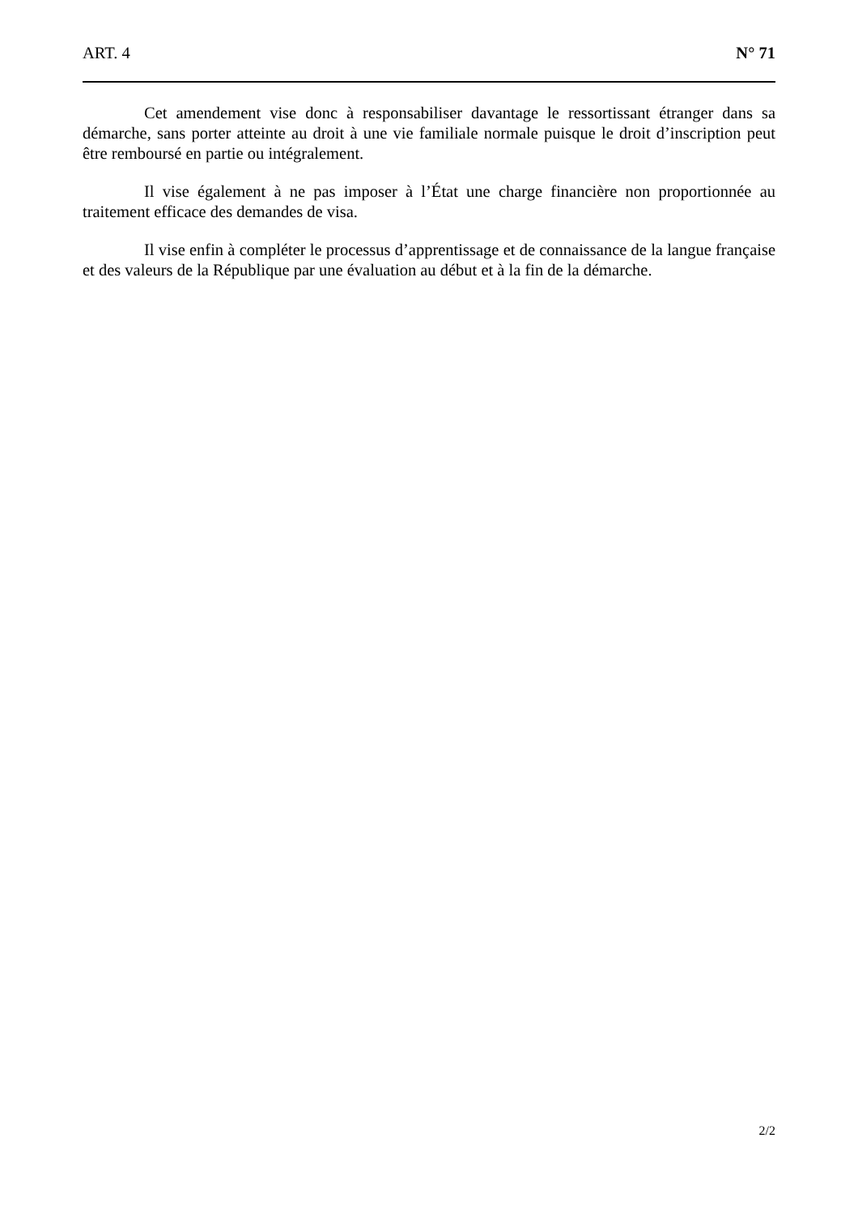ART. 4 N° 71
Cet amendement vise donc à responsabiliser davantage le ressortissant étranger dans sa démarche, sans porter atteinte au droit à une vie familiale normale puisque le droit d’inscription peut être remboursé en partie ou intégralement.
Il vise également à ne pas imposer à l’État une charge financière non proportionnée au traitement efficace des demandes de visa.
Il vise enfin à compléter le processus d’apprentissage et de connaissance de la langue française et des valeurs de la République par une évaluation au début et à la fin de la démarche.
2/2